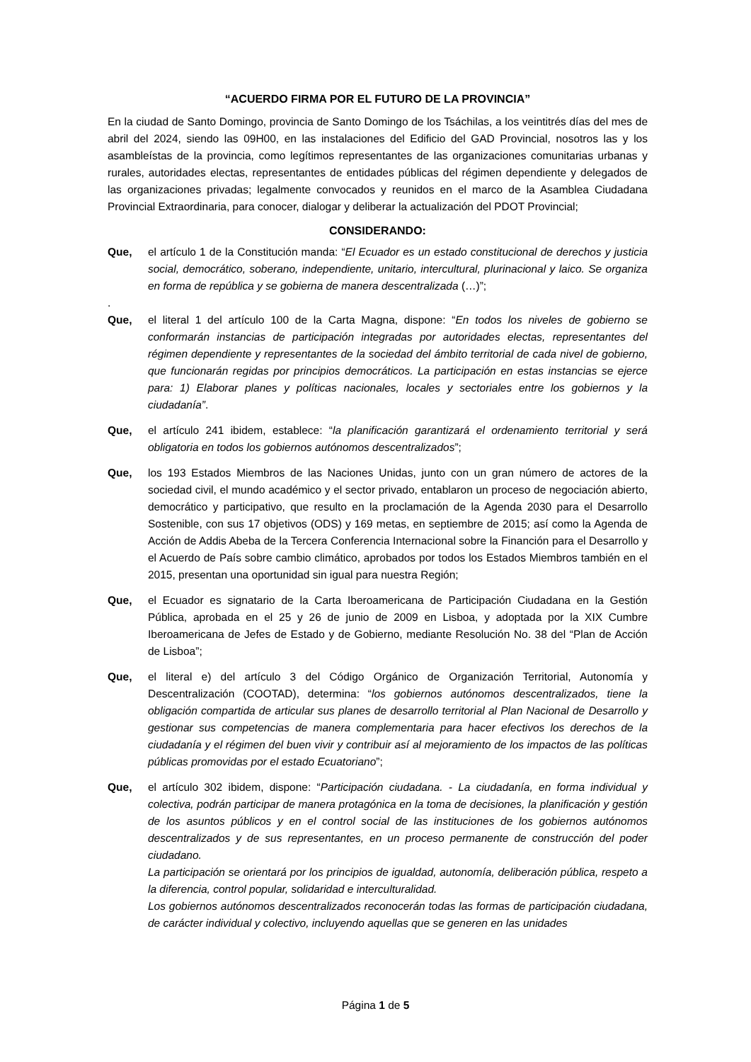“ACUERDO FIRMA POR EL FUTURO DE LA PROVINCIA”
En la ciudad de Santo Domingo, provincia de Santo Domingo de los Tsáchilas, a los veintitrés días del mes de abril del 2024, siendo las 09H00, en las instalaciones del Edificio del GAD Provincial, nosotros las y los asambleístas de la provincia, como legítimos representantes de las organizaciones comunitarias urbanas y rurales, autoridades electas, representantes de entidades públicas del régimen dependiente y delegados de las organizaciones privadas; legalmente convocados y reunidos en el marco de la Asamblea Ciudadana Provincial Extraordinaria, para conocer, dialogar y deliberar la actualización del PDOT Provincial;
CONSIDERANDO:
Que, el artículo 1 de la Constitución manda: “El Ecuador es un estado constitucional de derechos y justicia social, democrático, soberano, independiente, unitario, intercultural, plurinacional y laico. Se organiza en forma de república y se gobierna de manera descentralizada (…)”;
.
Que, el literal 1 del artículo 100 de la Carta Magna, dispone: “En todos los niveles de gobierno se conformarán instancias de participación integradas por autoridades electas, representantes del régimen dependiente y representantes de la sociedad del ámbito territorial de cada nivel de gobierno, que funcionarán regidas por principios democráticos. La participación en estas instancias se ejerce para: 1) Elaborar planes y políticas nacionales, locales y sectoriales entre los gobiernos y la ciudadanía”.
Que, el artículo 241 ibidem, establece: “la planificación garantizará el ordenamiento territorial y será obligatoria en todos los gobiernos autónomos descentralizados”;
Que, los 193 Estados Miembros de las Naciones Unidas, junto con un gran número de actores de la sociedad civil, el mundo académico y el sector privado, entablaron un proceso de negociación abierto, democrático y participativo, que resulto en la proclamación de la Agenda 2030 para el Desarrollo Sostenible, con sus 17 objetivos (ODS) y 169 metas, en septiembre de 2015; así como la Agenda de Acción de Addis Abeba de la Tercera Conferencia Internacional sobre la Financión para el Desarrollo y el Acuerdo de País sobre cambio climático, aprobados por todos los Estados Miembros también en el 2015, presentan una oportunidad sin igual para nuestra Región;
Que, el Ecuador es signatario de la Carta Iberoamericana de Participación Ciudadana en la Gestión Pública, aprobada en el 25 y 26 de junio de 2009 en Lisboa, y adoptada por la XIX Cumbre Iberoamericana de Jefes de Estado y de Gobierno, mediante Resolución No. 38 del “Plan de Acción de Lisboa”;
Que, el literal e) del artículo 3 del Código Orgánico de Organización Territorial, Autonomía y Descentralización (COOTAD), determina: “los gobiernos autónomos descentralizados, tiene la obligación compartida de articular sus planes de desarrollo territorial al Plan Nacional de Desarrollo y gestionar sus competencias de manera complementaria para hacer efectivos los derechos de la ciudadanía y el régimen del buen vivir y contribuir así al mejoramiento de los impactos de las políticas públicas promovidas por el estado Ecuatoriano”;
Que, el artículo 302 ibidem, dispone: “Participación ciudadana. - La ciudadanía, en forma individual y colectiva, podrán participar de manera protagónica en la toma de decisiones, la planificación y gestión de los asuntos públicos y en el control social de las instituciones de los gobiernos autónomos descentralizados y de sus representantes, en un proceso permanente de construcción del poder ciudadano.
La participación se orientará por los principios de igualdad, autonomía, deliberación pública, respeto a la diferencia, control popular, solidaridad e interculturalidad.
Los gobiernos autónomos descentralizados reconocerán todas las formas de participación ciudadana, de carácter individual y colectivo, incluyendo aquellas que se generen en las unidades
Página 1 de 5